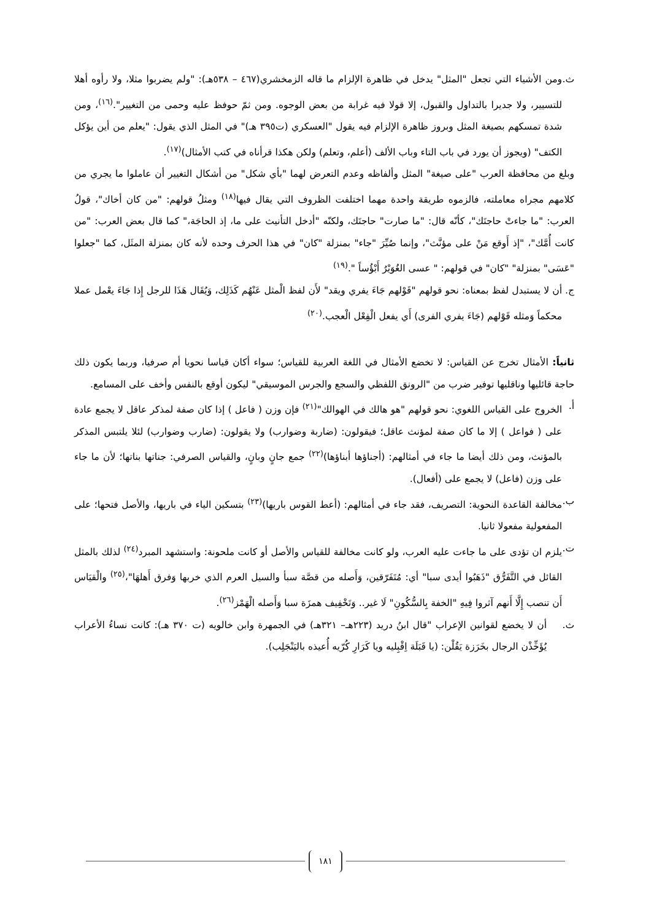ث. ومن الأشياء التي تجعل "المثل" يدخل في ظاهرة الإلزام ما قاله الزمخشري(٤٦٧ – ٥٣٨هـ): "ولم يضربوا مثلا، ولا رأوه أهلا للتسيير، ولا جديرا بالتداول والقبول، إلا قولا فيه غرابة من بعض الوجوه. ومن ثمّ حوفظ عليه وحمى من التغيير".<sup>(١٦)</sup>، ومن شدة تمسكهم بصيغة المثل وبروز ظاهرة الإلزام فيه يقول "العسكري (ت٣٩٥ هـ)" في المثل الذي يقول: "يعلم من أين يؤكل الكتف" (ويجوز أن يورد في باب التاء وباب الألف (أعلم، وتعلم) ولكن هكذا قرأناه في كتب الأمثال)<sup>(١٧)</sup>.
وبلغ من محافظة العرب "على صيغة" المثل وألفاظه وعدم التعرض لهما "بأي شكل" من أشكال التغيير أن عاملوا ما يجري من كلامهم مجراه معاملته، فالزموه طريقة واحدة مهما اختلفت الظروف التي يقال فيها<sup>(١٨)</sup> ومثلُ قولهم: "من كان أخاك"، قولُ العرب: "ما جاءتْ حاجتَك"، كأنّه قال: "ما صارت" حاجتَك، ولكنّه "أدخل التأنيث على ما، إذ الحاجَة،" كما قال بعض العرب: "من كانت أُمَّك"، "إذ أَوقع مَنْ على مؤنَّث"، وإنما صُيِّرَ "جاء" بمنزلة "كان" في هذا الحرف وحده لأنه كان بمنزلة المثَل، كما "جعلوا "عَسَى" بمنزلة" "كان" في قولهم: " عسى الغُوَيْرُ أَبْؤُساً ".<sup>(١٩)</sup>
ج. أن لا يستبدل لفظ بمعناه: نحو قولهم "قَوْلهم جَاءَ يفري ويقد" لأَن لفظ الْمثل عَنْهُم كَذَلِك، وَيُقَال هَذَا للرجل إِذا جَاءَ يعْمل عملا محكماً وَمثله قَوْلهم (جَاءَ يفري الفرى) أَي يفعل الْفِعْل الْعجب.<sup>(٢٠)</sup>
ثانياً: الأمثال تخرج عن القياس: لا تخضع الأمثال في اللغة العربية للقياس؛ سواء أكان قياسا نحويا أم صرفيا، وربما يكون ذلك حاجة قائليها وناقليها توفير ضرب من "الرونق اللفظي والسجع والجرس الموسيقي" ليكون أوقع بالنفس وأخف على المسامع.
أ. الخروج على القياس اللغوي: نحو قولهم "هو هالك في الهوالك"<sup>(٢١)</sup> فإن وزن ( فاعل ) إذا كان صفة لمذكر عاقل لا يجمع عادة على ( فواعل ) إلا ما كان صفة لمؤنث عاقل؛ فيقولون: (ضاربة وضوارب) ولا يقولون: (ضارب وضوارب) لئلا يلتبس المذكر بالمؤنث، ومن ذلك أيضا ما جاء في أمثالهم: (أجناؤها أبناؤها)<sup>(٢٢)</sup> جمع جانٍ وبانٍ، والقياس الصرفي: جناتها بناتها؛ لأن ما جاء على وزن (فاعل) لا يجمع على (أفعال).
ب. مخالفة القاعدة النحوية: التصريف، فقد جاء في أمثالهم: (أعط القوس باريها)<sup>(٢٣)</sup> بتسكين الياء في باريها، والأصل فتحها؛ على المفعولية مفعولا ثانيا.
ت. يلزم ان تؤدى على ما جاءت عليه العرب، ولو كانت مخالفة للقياس والأصل أو كانت ملحونة: واستشهد المبرد<sup>(٢٤)</sup> لذلك بالمثل القائل في التَّفَرُّق "ذَهَبُوا أيدى سبا" أي: مُتَفَرّقين، وَأَصله من قصَّة سبأ والسيل العرم الذي خربها وَفرق أَهلهَا"،<sup>(٢٥)</sup> والْقيَاس أَن تنصب إِلَّا أَنهم آثروا فِيهِ "الخفة بِالسُّكُونِ" لَا غير.. وَتَخْفِيف همزَة سبا وَأَصله الْهَمْز<sup>(٢٦)</sup>.
ث. أن لا يخضع لقوانين الإعراب "قال ابنُ دريد (٢٢٣هـ– ٣٢١هـ) في الجمهرة وابن خالويه (ت ٣٧٠ هـ): كانت نساءُ الأعراب يُؤَخِّذْن الرجال بخَرَزة يَقُلْن: (يا قَبَلَة اِقْبِليه ويا كَرَارِ كُرّيه أُعيذه باليَنْجَلِب).
١٨١